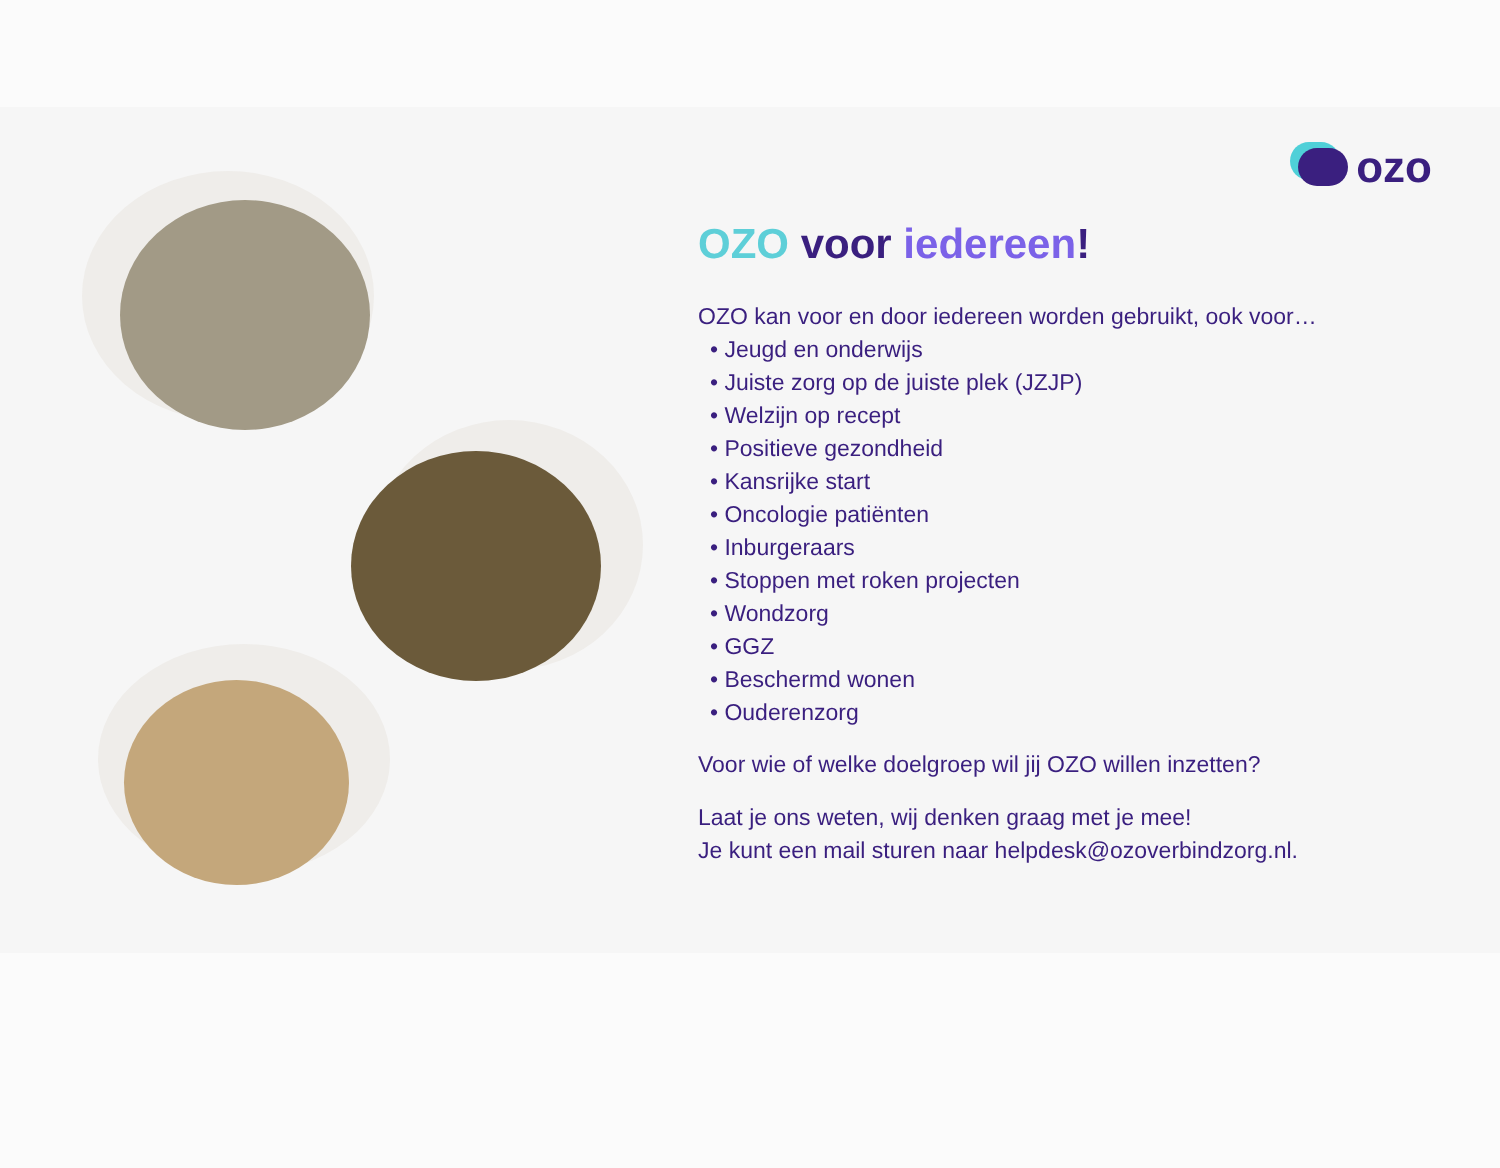ozo
OZO voor iedereen!
OZO kan voor en door iedereen worden gebruikt, ook voor…
• Jeugd en onderwijs
• Juiste zorg op de juiste plek (JZJP)
• Welzijn op recept
• Positieve gezondheid
• Kansrijke start
• Oncologie patiënten
• Inburgeraars
• Stoppen met roken projecten
• Wondzorg
• GGZ
• Beschermd wonen
• Ouderenzorg
Voor wie of welke doelgroep wil jij OZO willen inzetten?
Laat je ons weten, wij denken graag met je mee!
Je kunt een mail sturen naar helpdesk@ozoverbindzorg.nl.